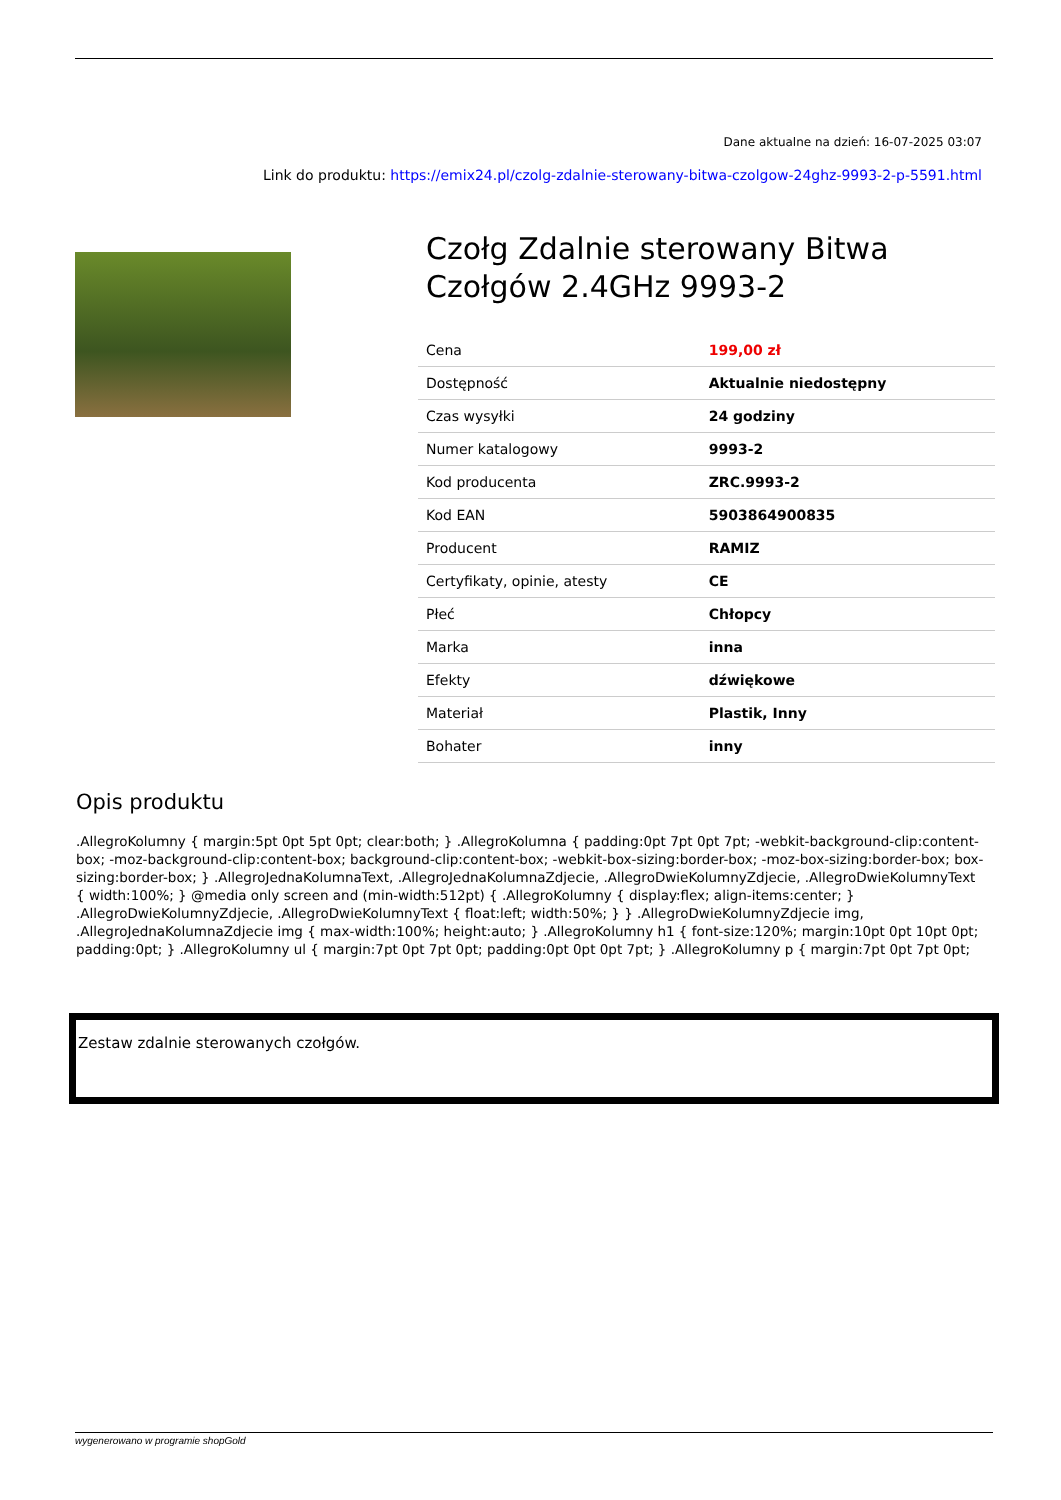Dane aktualne na dzień: 16-07-2025 03:07
Link do produktu: https://emix24.pl/czolg-zdalnie-sterowany-bitwa-czolgow-24ghz-9993-2-p-5591.html
Czołg Zdalnie sterowany Bitwa Czołgów 2.4GHz 9993-2
| Cena | 199,00 zł |
| Dostępność | Aktualnie niedostępny |
| Czas wysyłki | 24 godziny |
| Numer katalogowy | 9993-2 |
| Kod producenta | ZRC.9993-2 |
| Kod EAN | 5903864900835 |
| Producent | RAMIZ |
| Certyfikaty, opinie, atesty | CE |
| Płeć | Chłopcy |
| Marka | inna |
| Efekty | dźwiękowe |
| Materiał | Plastik, Inny |
| Bohater | inny |
Opis produktu
.AllegroKolumny { margin:5pt 0pt 5pt 0pt; clear:both; } .AllegroKolumna { padding:0pt 7pt 0pt 7pt; -webkit-background-clip:content-box; -moz-background-clip:content-box; background-clip:content-box; -webkit-box-sizing:border-box; -moz-box-sizing:border-box; box-sizing:border-box; } .AllegroJednaKolumnaText, .AllegroJednaKolumnaZdjecie, .AllegroDwieKolumnyZdjecie, .AllegroDwieKolumnyText { width:100%; } @media only screen and (min-width:512pt) { .AllegroKolumny { display:flex; align-items:center; } .AllegroDwieKolumnyZdjecie, .AllegroDwieKolumnyText { float:left; width:50%; } } .AllegroDwieKolumnyZdjecie img, .AllegroJednaKolumnaZdjecie img { max-width:100%; height:auto; } .AllegroKolumny h1 { font-size:120%; margin:10pt 0pt 10pt 0pt; padding:0pt; } .AllegroKolumny ul { margin:7pt 0pt 7pt 0pt; padding:0pt 0pt 0pt 7pt; } .AllegroKolumny p { margin:7pt 0pt 7pt 0pt;
Zestaw zdalnie sterowanych czołgów.
wygenerowano w programie shopGold